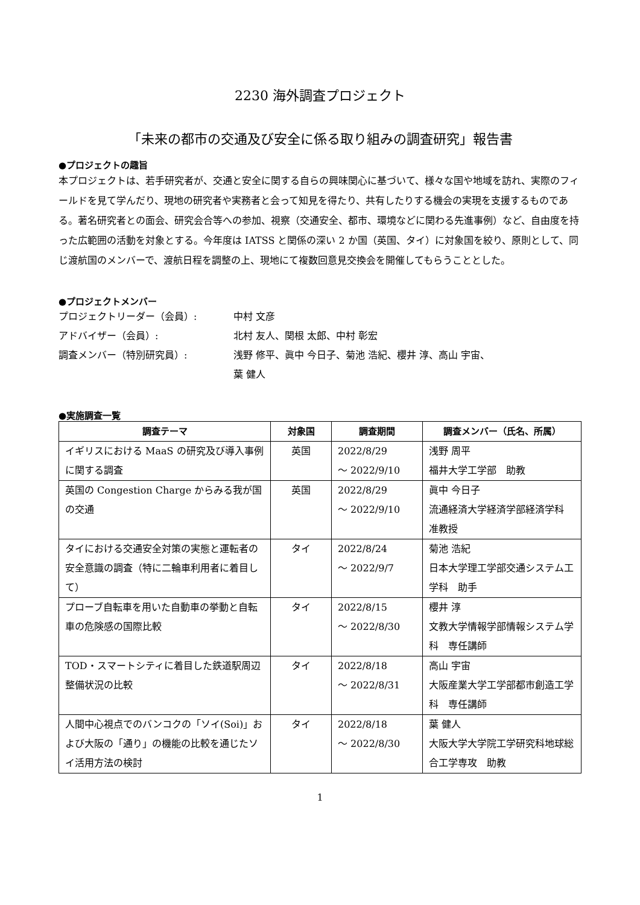2230 海外調査プロジェクト
「未来の都市の交通及び安全に係る取り組みの調査研究」報告書
●プロジェクトの趣旨
本プロジェクトは、若手研究者が、交通と安全に関する自らの興味関心に基づいて、様々な国や地域を訪れ、実際のフィールドを見て学んだり、現地の研究者や実務者と会って知見を得たり、共有したりする機会の実現を支援するものである。著名研究者との面会、研究会合等への参加、視察（交通安全、都市、環境などに関わる先進事例）など、自由度を持った広範囲の活動を対象とする。今年度は IATSS と関係の深い 2 か国（英国、タイ）に対象国を絞り、原則として、同じ渡航国のメンバーで、渡航日程を調整の上、現地にて複数回意見交換会を開催してもらうこととした。
●プロジェクトメンバー
プロジェクトリーダー（会員）: 中村 文彦
アドバイザー（会員）: 北村 友人、関根 太郎、中村 彰宏
調査メンバー（特別研究員）: 浅野 修平、眞中 今日子、菊池 浩紀、櫻井 淳、高山 宇宙、
葉 健人
●実施調査一覧
| 調査テーマ | 対象国 | 調査期間 | 調査メンバー（氏名、所属） |
| --- | --- | --- | --- |
| イギリスにおける MaaS の研究及び導入事例に関する調査 | 英国 | 2022/8/29 ～ 2022/9/10 | 浅野 周平 福井大学工学部 助教 |
| 英国の Congestion Charge からみる我が国の交通 | 英国 | 2022/8/29 ～ 2022/9/10 | 眞中 今日子 流通経済大学経済学部経済学科 准教授 |
| タイにおける交通安全対策の実態と運転者の安全意識の調査（特に二輪車利用者に着目して） | タイ | 2022/8/24 ～ 2022/9/7 | 菊池 浩紀 日本大学理工学部交通システム工学科 助手 |
| プローブ自転車を用いた自動車の挙動と自転車の危険感の国際比較 | タイ | 2022/8/15 ～ 2022/8/30 | 櫻井 淳 文教大学情報学部情報システム学科 専任講師 |
| TOD・スマートシティに着目した鉄道駅周辺整備状況の比較 | タイ | 2022/8/18 ～ 2022/8/31 | 高山 宇宙 大阪産業大学工学部都市創造工学科 専任講師 |
| 人間中心視点でのバンコクの「ソイ(Soi)」および大阪の「通り」の機能の比較を通じたソイ活用方法の検討 | タイ | 2022/8/18 ～ 2022/8/30 | 葉 健人 大阪大学大学院工学研究科地球総合工学専攻 助教 |
1